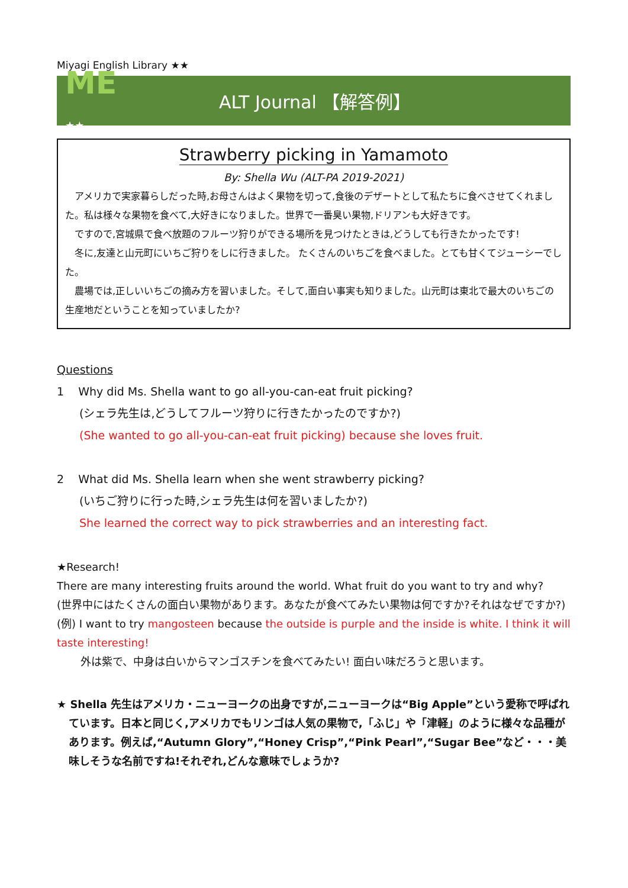Miyagi English Library ★★
ME ★★
ALT Journal 【解答例】
Strawberry picking in Yamamoto
By: Shella Wu (ALT-PA 2019-2021)
アメリカで実家暮らしだった時,お母さんはよく果物を切って,食後のデザートとして私たちに食べさせてくれました。私は様々な果物を食べて,大好きになりました。世界で一番臭い果物,ドリアンも大好きです。
ですので,宮城県で食べ放題のフルーツ狩りができる場所を見つけたときは,どうしても行きたかったです!
冬に,友達と山元町にいちご狩りをしに行きました。 たくさんのいちごを食べました。とても甘くてジューシーでした。
農場では,正しいいちごの摘み方を習いました。そして,面白い事実も知りました。山元町は東北で最大のいちごの生産地だということを知っていましたか?
Questions
1 Why did Ms. Shella want to go all-you-can-eat fruit picking?
(シェラ先生は,どうしてフルーツ狩りに行きたかったのですか?)
(She wanted to go all-you-can-eat fruit picking) because she loves fruit.
2 What did Ms. Shella learn when she went strawberry picking?
(いちご狩りに行った時,シェラ先生は何を習いましたか?)
She learned the correct way to pick strawberries and an interesting fact.
★Research!
There are many interesting fruits around the world. What fruit do you want to try and why?
(世界中にはたくさんの面白い果物があります。あなたが食べてみたい果物は何ですか?それはなぜですか?)
(例) I want to try mangosteen because the outside is purple and the inside is white. I think it will taste interesting!
外は紫で、中身は白いからマンゴスチンを食べてみたい! 面白い味だろうと思います。
★ Shella 先生はアメリカ・ニューヨークの出身ですが,ニューヨークは“Big Apple”という愛称で呼ばれています。日本と同じく,アメリカでもリンゴは人気の果物で,「ふじ」や「津軽」のように様々な品種があります。例えば,“Autumn Glory”,“Honey Crisp”,“Pink Pearl”,“Sugar Bee”など・・・美味しそうな名前ですね!それぞれ,どんな意味でしょうか?